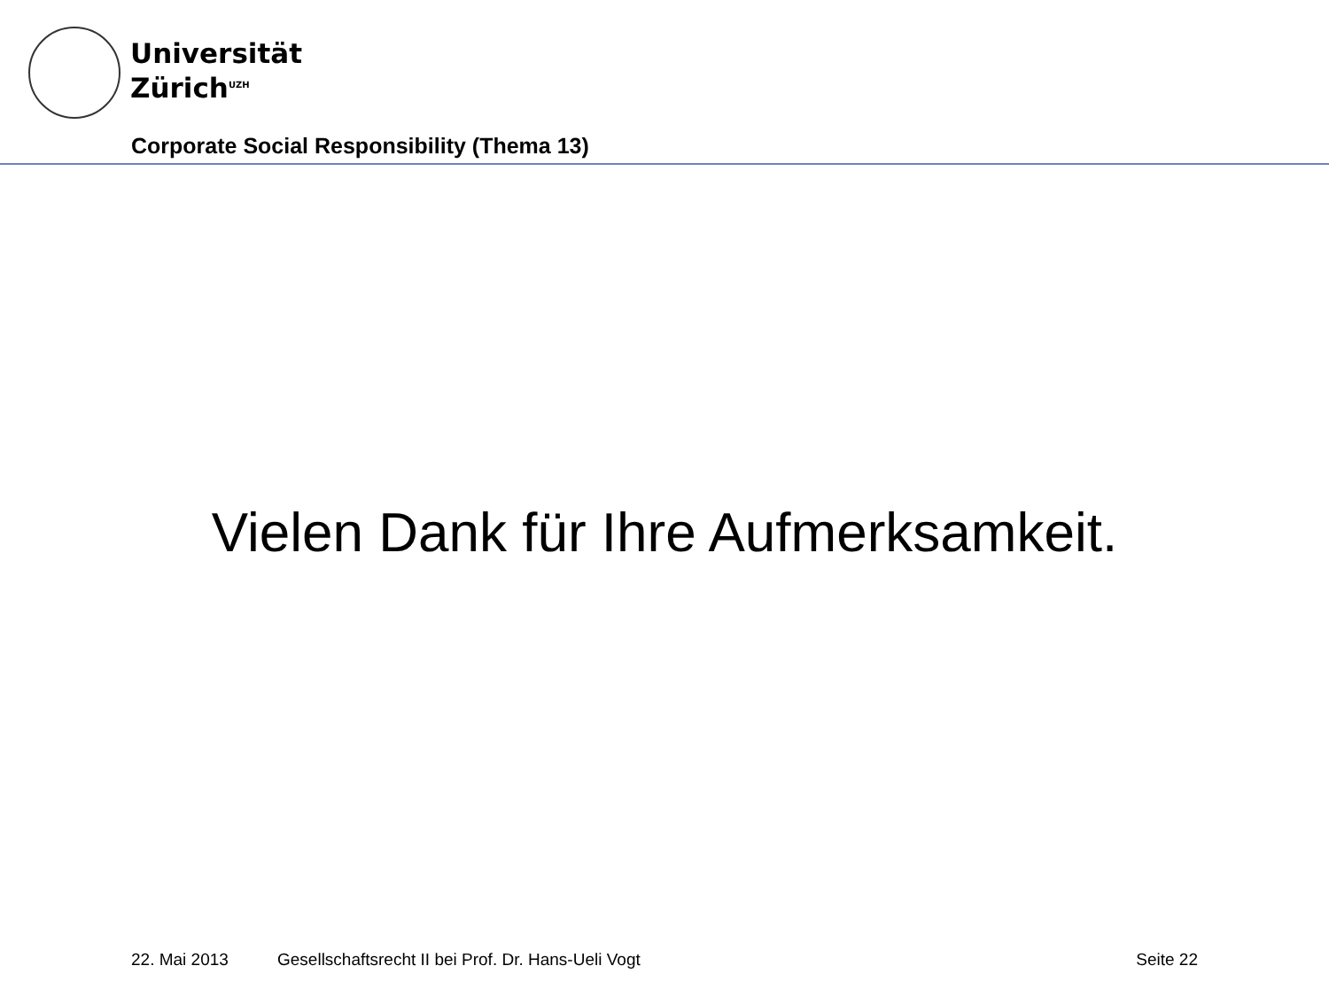Universität
Zürich<sup>UZH</sup>
Corporate Social Responsibility (Thema 13)
Vielen Dank für Ihre Aufmerksamkeit.
22. Mai 2013 Gesellschaftsrecht II bei Prof. Dr. Hans-Ueli Vogt Seite 22